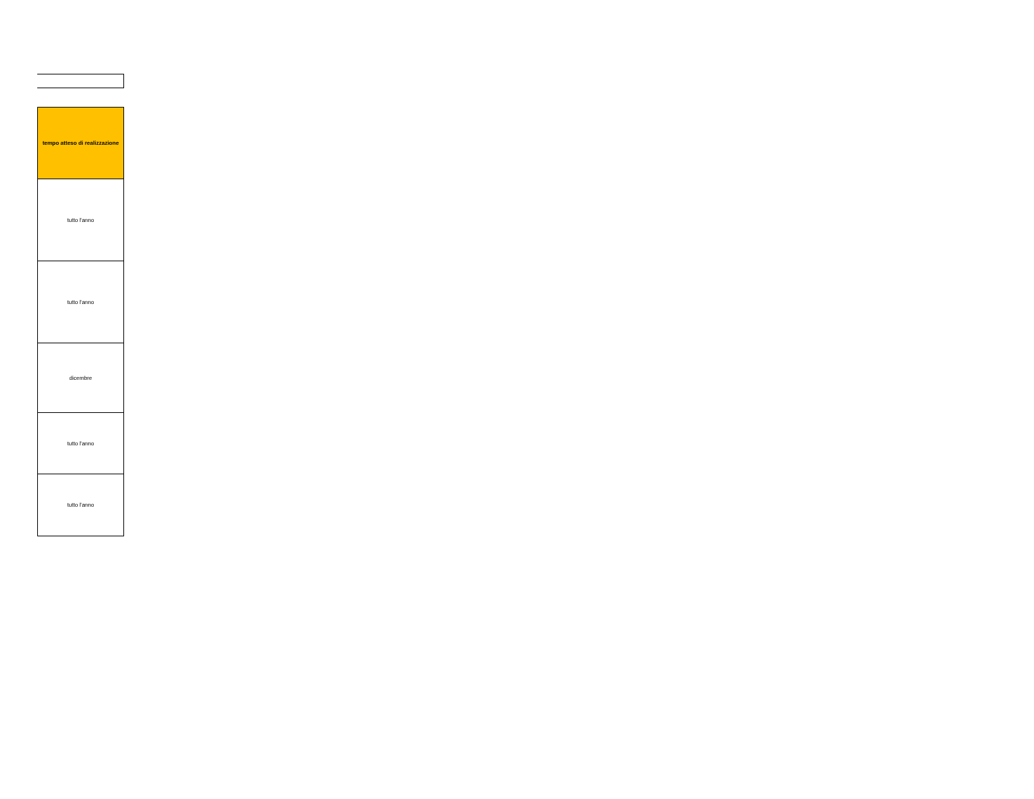| tempo atteso di realizzazione |
| --- |
| tutto l'anno |
| tutto l'anno |
| dicembre |
| tutto l'anno |
| tutto l'anno |